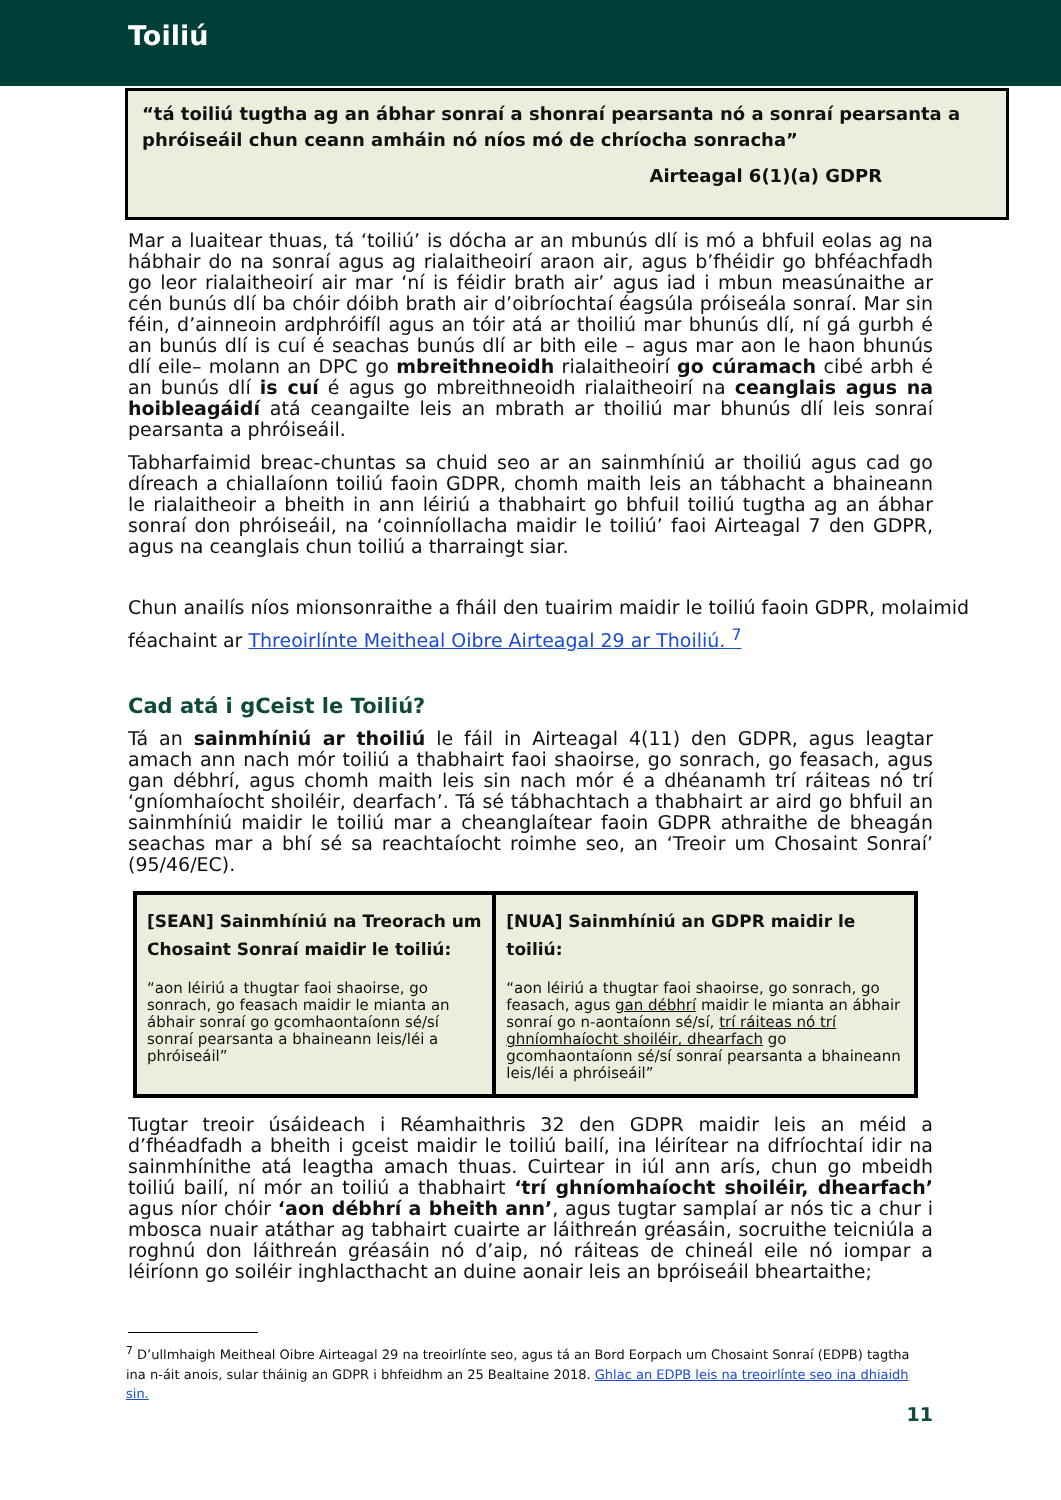Toiliú
“tá toiliú tugtha ag an ábhar sonraí a shonraí pearsanta nó a sonraí pearsanta a phróiseáil chun ceann amháin nó níos mó de chríocha sonracha”
Airteagal 6(1)(a) GDPR
Mar a luaitear thuas, tá ‘toiliú’ is dócha ar an mbunús dlí is mó a bhfuil eolas ag na hábhair do na sonraí agus ag rialaitheoirí araon air, agus b’fhéidir go bhféachfadh go leor rialaitheoirí air mar ‘ní is féidir brath air’ agus iad i mbun measúnaithe ar cén bunús dlí ba chóir dóibh brath air d’oibríochtaí éagsúla próiseála sonraí. Mar sin féin, d’ainneoin ardphróifíl agus an tóir atá ar thoiliú mar bhunús dlí, ní gá gurbh é an bunús dlí is cuí é seachas bunús dlí ar bith eile – agus mar aon le haon bhunús dlí eile– molann an DPC go mbreithneoidh rialaitheoirí go cúramach cibé arbh é an bunús dlí is cuí é agus go mbreithneoidh rialaitheoirí na ceanglais agus na hoibleagáidí atá ceangailte leis an mbrath ar thoiliú mar bhunús dlí leis sonraí pearsanta a phróiseáil.
Tabharfaimid breac-chuntas sa chuid seo ar an sainmhíniú ar thoiliú agus cad go díreach a chiallaíonn toiliú faoin GDPR, chomh maith leis an tábhacht a bhaineann le rialaitheoir a bheith in ann léiriú a thabhairt go bhfuil toiliú tugtha ag an ábhar sonraí don phróiseáil, na ‘coinníollacha maidir le toiliú’ faoi Airteagal 7 den GDPR, agus na ceanglais chun toiliú a tharraingt siar.
Chun anailís níos mionsonraithe a fháil den tuairim maidir le toiliú faoin GDPR, molaimid féachaint ar Threoirlínte Meitheal Oibre Airteagal 29 ar Thoiliú. <sup>7</sup>
Cad atá i gCeist le Toiliú?
Tá an sainmhíniú ar thoiliú le fáil in Airteagal 4(11) den GDPR, agus leagtar amach ann nach mór toiliú a thabhairt faoi shaoirse, go sonrach, go feasach, agus gan débhrí, agus chomh maith leis sin nach mór é a dhéanamh trí ráiteas nó trí ‘gníomhaíocht shoiléir, dearfach’. Tá sé tábhachtach a thabhairt ar aird go bhfuil an sainmhíniú maidir le toiliú mar a cheanglaítear faoin GDPR athraithe de bheagán seachas mar a bhí sé sa reachtaíocht roimhe seo, an ‘Treoir um Chosaint Sonraí’ (95/46/EC).
| [SEAN] Sainmhíniú na Treorach um Chosaint Sonraí maidir le toiliú: “aon léiriú a thugtar faoi shaoirse, go sonrach, go feasach maidir le mianta an ábhair sonraí go gcomhaontaíonn sé/sí sonraí pearsanta a bhaineann leis/léi a phróiseáil” | [NUA] Sainmhíniú an GDPR maidir le toiliú: “aon léiriú a thugtar faoi shaoirse, go sonrach, go feasach, agus gan débhrí maidir le mianta an ábhair sonraí go n-aontaíonn sé/sí, trí ráiteas nó trí ghníomhaíocht shoiléir, dhearfach go gcomhaontaíonn sé/sí sonraí pearsanta a bhaineann leis/léi a phróiseáil” |
Tugtar treoir úsáideach i Réamhaithris 32 den GDPR maidir leis an méid a d’fhéadfadh a bheith i gceist maidir le toiliú bailí, ina léirítear na difríochtaí idir na sainmhínithe atá leagtha amach thuas. Cuirtear in iúl ann arís, chun go mbeidh toiliú bailí, ní mór an toiliú a thabhairt ‘trí ghníomhaíocht shoiléir, dhearfach’ agus níor chóir ‘aon débhrí a bheith ann’, agus tugtar samplaí ar nós tic a chur i mbosca nuair atáthar ag tabhairt cuairte ar láithreán gréasáin, socruithe teicniúla a roghnú don láithreán gréasáin nó d’aip, nó ráiteas de chineál eile nó iompar a léiríonn go soiléir inghlacthacht an duine aonair leis an bpróiseáil bheartaithe;
<sup>7</sup> D’ullmhaigh Meitheal Oibre Airteagal 29 na treoirlínte seo, agus tá an Bord Eorpach um Chosaint Sonraí (EDPB) tagtha ina n-áit anois, sular tháinig an GDPR i bhfeidhm an 25 Bealtaine 2018. Ghlac an EDPB leis na treoirlínte seo ina dhiaidh sin.
11